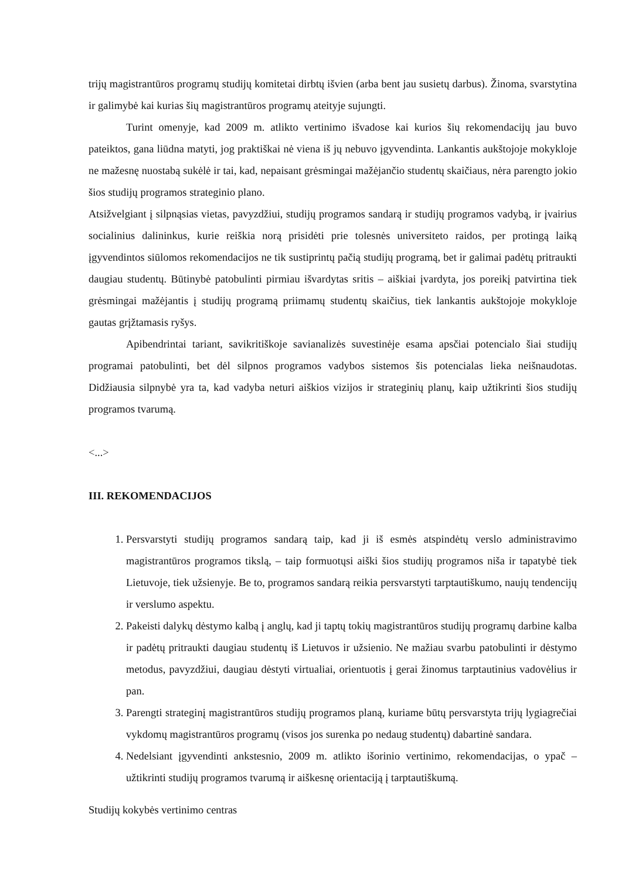trijų magistrantūros programų studijų komitetai dirbtų išvien (arba bent jau susietų darbus). Žinoma, svarstytina ir galimybė kai kurias šių magistrantūros programų ateityje sujungti.
Turint omenyje, kad 2009 m. atlikto vertinimo išvadose kai kurios šių rekomendacijų jau buvo pateiktos, gana liūdna matyti, jog praktiškai nė viena iš jų nebuvo įgyvendinta. Lankantis aukštojoje mokykloje ne mažesnę nuostabą sukėlė ir tai, kad, nepaisant grėsmingai mažėjančio studentų skaičiaus, nėra parengto jokio šios studijų programos strateginio plano.
Atsižvelgiant į silpnąsias vietas, pavyzdžiui, studijų programos sandarą ir studijų programos vadybą, ir įvairius socialinius dalininkus, kurie reiškia norą prisidėti prie tolesnės universiteto raidos, per protingą laiką įgyvendintos siūlomos rekomendacijos ne tik sustiprintų pačią studijų programą, bet ir galimai padėtų pritraukti daugiau studentų. Būtinybė patobulinti pirmiau išvardytas sritis – aiškiai įvardyta, jos poreikį patvirtina tiek grėsmingai mažėjantis į studijų programą priimamų studentų skaičius, tiek lankantis aukštojoje mokykloje gautas grįžtamasis ryšys.
Apibendrintai tariant, savikritiškoje savianalizės suvestinėje esama apsčiai potencialo šiai studijų programai patobulinti, bet dėl silpnos programos vadybos sistemos šis potencialas lieka neišnaudotas. Didžiausia silpnybė yra ta, kad vadyba neturi aiškios vizijos ir strateginių planų, kaip užtikrinti šios studijų programos tvarumą.
<...>
III. REKOMENDACIJOS
1. Persvarstyti studijų programos sandarą taip, kad ji iš esmės atspindėtų verslo administravimo magistrantūros programos tikslą, – taip formuotųsi aiški šios studijų programos niša ir tapatybė tiek Lietuvoje, tiek užsienyje. Be to, programos sandarą reikia persvarstyti tarptautiškumo, naujų tendencijų ir verslumo aspektu.
2. Pakeisti dalykų dėstymo kalbą į anglų, kad ji taptų tokių magistrantūros studijų programų darbine kalba ir padėtų pritraukti daugiau studentų iš Lietuvos ir užsienio. Ne mažiau svarbu patobulinti ir dėstymo metodus, pavyzdžiui, daugiau dėstyti virtualiai, orientuotis į gerai žinomus tarptautinius vadovėlius ir pan.
3. Parengti strateginį magistrantūros studijų programos planą, kuriame būtų persvarstyta trijų lygiagrečiai vykdomų magistrantūros programų (visos jos surenka po nedaug studentų) dabartinė sandara.
4. Nedelsiant įgyvendinti ankstesnio, 2009 m. atlikto išorinio vertinimo, rekomendacijas, o ypač – užtikrinti studijų programos tvarumą ir aiškesnę orientaciją į tarptautiškumą.
Studijų kokybės vertinimo centras